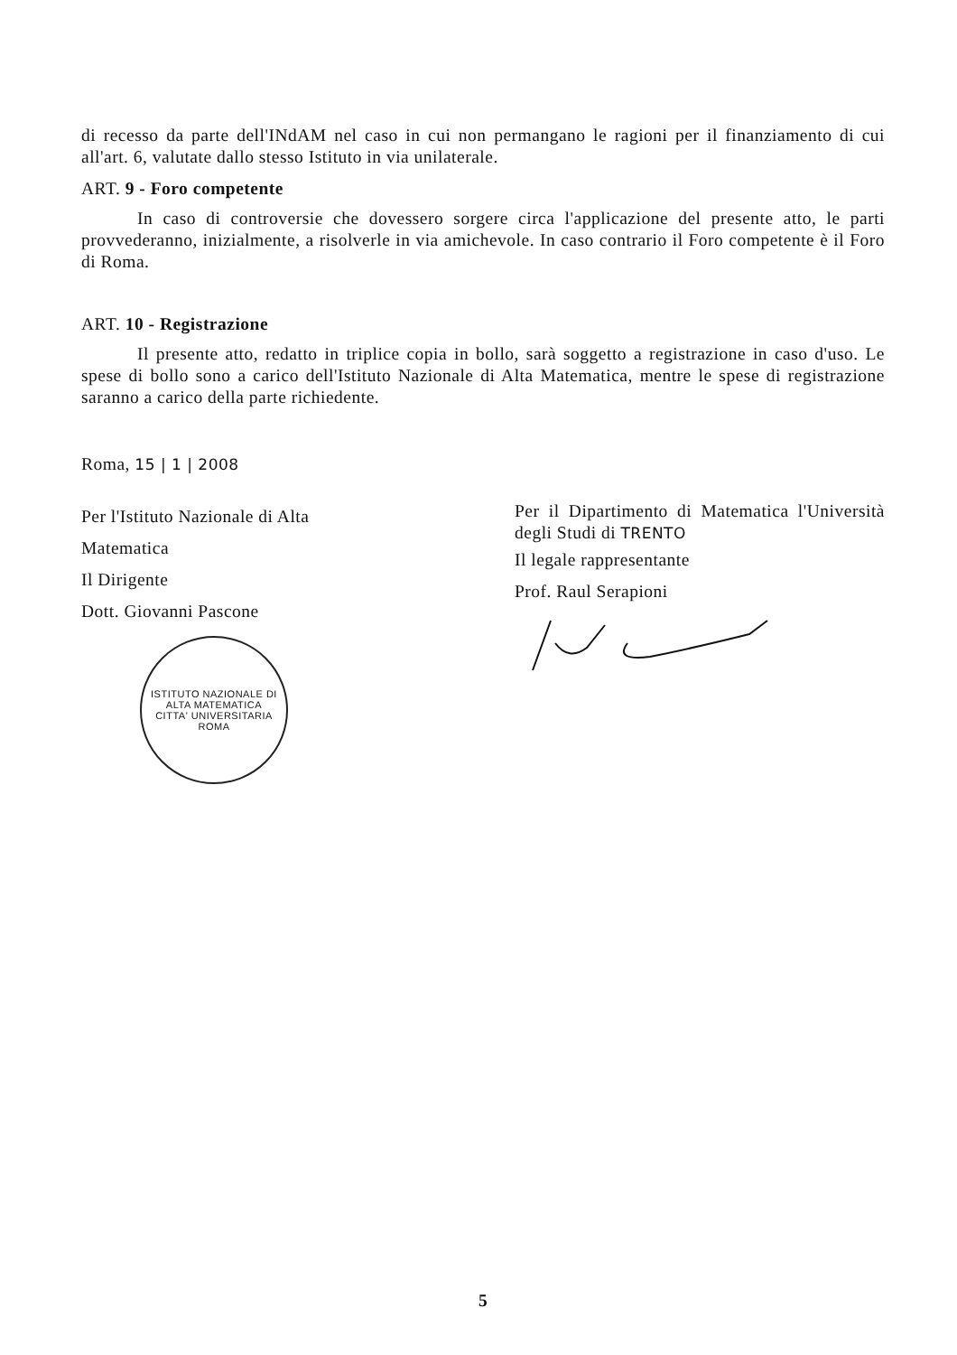di recesso da parte dell'INdAM nel caso in cui non permangano le ragioni per il finanziamento di cui all'art. 6, valutate dallo stesso Istituto in via unilaterale.
ART. 9 - Foro competente
In caso di controversie che dovessero sorgere circa l'applicazione del presente atto, le parti provvederanno, inizialmente, a risolverle in via amichevole. In caso contrario il Foro competente è il Foro di Roma.
ART. 10 - Registrazione
Il presente atto, redatto in triplice copia in bollo, sarà soggetto a registrazione in caso d'uso. Le spese di bollo sono a carico dell'Istituto Nazionale di Alta Matematica, mentre le spese di registrazione saranno a carico della parte richiedente.
Roma, 15 | 1 | 2008
Per l'Istituto Nazionale di Alta Matematica
Il Dirigente
Dott. Giovanni Pascone
ISTITUTO NAZIONALE DI ALTA MATEMATICA
CITTA' UNIVERSITARIA
ROMA
Per il Dipartimento di Matematica l'Università degli Studi di TRENTO
Il legale rappresentante
Prof. Raul Serapioni
5